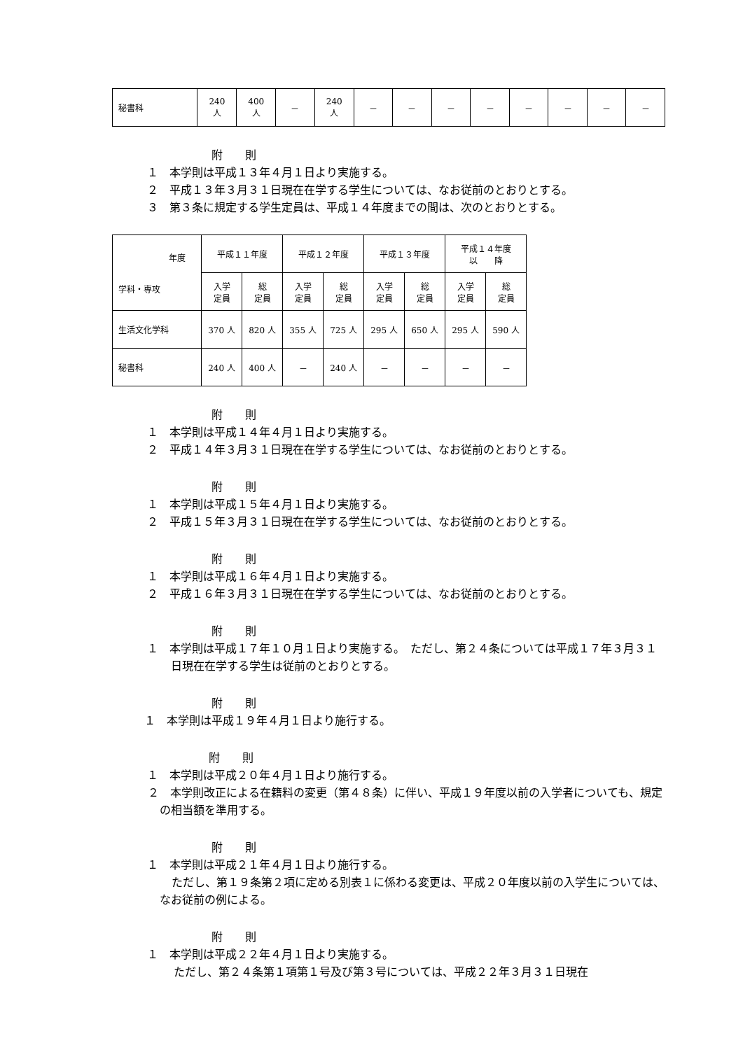| 秘書科 | 240 人 | 400 人 | － | 240 人 | － | － | － | － | － | － | － | － |
附　　則
１　本学則は平成１３年４月１日より実施する。
２　平成１３年３月３１日現在在学する学生については、なお従前のとおりとする。
３　第３条に規定する学生定員は、平成１４年度までの間は、次のとおりとする。
| 年度 学科・専攻 | 平成１１年度 | | 平成１２年度 | | 平成１３年度 | | 平成１４年度 以 降 | |
| --- | --- | --- | --- | --- | --- | --- | --- | --- |
| | 入学 定員 | 総 定員 | 入学 定員 | 総 定員 | 入学 定員 | 総 定員 | 入学 定員 | 総 定員 |
| 生活文化学科 | 370 人 | 820 人 | 355 人 | 725 人 | 295 人 | 650 人 | 295 人 | 590 人 |
| 秘書科 | 240 人 | 400 人 | － | 240 人 | － | － | － | － |
附　　則
１　本学則は平成１４年４月１日より実施する。
２　平成１４年３月３１日現在在学する学生については、なお従前のとおりとする。
附　　則
１　本学則は平成１５年４月１日より実施する。
２　平成１５年３月３１日現在在学する学生については、なお従前のとおりとする。
附　　則
１　本学則は平成１６年４月１日より実施する。
２　平成１６年３月３１日現在在学する学生については、なお従前のとおりとする。
附　　則
１　本学則は平成１７年１０月１日より実施する。　ただし、第２４条については平成１７年３月３１日現在在学する学生は従前のとおりとする。
附　　則
１　本学則は平成１９年４月１日より施行する。
附　　則
１　本学則は平成２０年４月１日より施行する。
２　本学則改正による在籍料の変更（第４８条）に伴い、平成１９年度以前の入学者についても、規定の相当額を準用する。
附　　則
１　本学則は平成２１年４月１日より施行する。
ただし、第１９条第２項に定める別表１に係わる変更は、平成２０年度以前の入学生については、なお従前の例による。
附　　則
１　本学則は平成２２年４月１日より実施する。
ただし、第２４条第１項第１号及び第３号については、平成２２年３月３１日現在